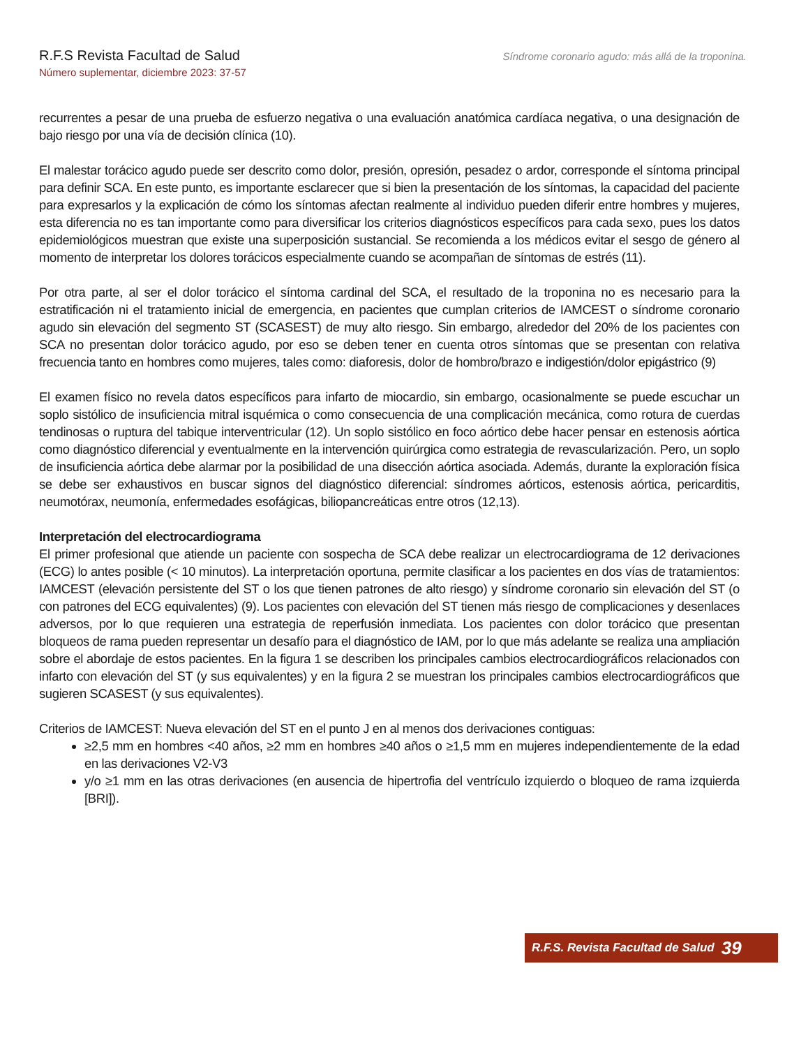R.F.S Revista Facultad de Salud
Número suplementar, diciembre 2023: 37-57
Síndrome coronario agudo: más allá de la troponina.
recurrentes a pesar de una prueba de esfuerzo negativa o una evaluación anatómica cardíaca negativa, o una designación de bajo riesgo por una vía de decisión clínica (10).
El malestar torácico agudo puede ser descrito como dolor, presión, opresión, pesadez o ardor, corresponde el síntoma principal para definir SCA. En este punto, es importante esclarecer que si bien la presentación de los síntomas, la capacidad del paciente para expresarlos y la explicación de cómo los síntomas afectan realmente al individuo pueden diferir entre hombres y mujeres, esta diferencia no es tan importante como para diversificar los criterios diagnósticos específicos para cada sexo, pues los datos epidemiológicos muestran que existe una superposición sustancial. Se recomienda a los médicos evitar el sesgo de género al momento de interpretar los dolores torácicos especialmente cuando se acompañan de síntomas de estrés (11).
Por otra parte, al ser el dolor torácico el síntoma cardinal del SCA, el resultado de la troponina no es necesario para la estratificación ni el tratamiento inicial de emergencia, en pacientes que cumplan criterios de IAMCEST o síndrome coronario agudo sin elevación del segmento ST (SCASEST) de muy alto riesgo. Sin embargo, alrededor del 20% de los pacientes con SCA no presentan dolor torácico agudo, por eso se deben tener en cuenta otros síntomas que se presentan con relativa frecuencia tanto en hombres como mujeres, tales como: diaforesis, dolor de hombro/brazo e indigestión/dolor epigástrico (9)
El examen físico no revela datos específicos para infarto de miocardio, sin embargo, ocasionalmente se puede escuchar un soplo sistólico de insuficiencia mitral isquémica o como consecuencia de una complicación mecánica, como rotura de cuerdas tendinosas o ruptura del tabique interventricular (12). Un soplo sistólico en foco aórtico debe hacer pensar en estenosis aórtica como diagnóstico diferencial y eventualmente en la intervención quirúrgica como estrategia de revascularización. Pero, un soplo de insuficiencia aórtica debe alarmar por la posibilidad de una disección aórtica asociada. Además, durante la exploración física se debe ser exhaustivos en buscar signos del diagnóstico diferencial: síndromes aórticos, estenosis aórtica, pericarditis, neumotórax, neumonía, enfermedades esofágicas, biliopancreáticas entre otros (12,13).
Interpretación del electrocardiograma
El primer profesional que atiende un paciente con sospecha de SCA debe realizar un electrocardiograma de 12 derivaciones (ECG) lo antes posible (< 10 minutos). La interpretación oportuna, permite clasificar a los pacientes en dos vías de tratamientos: IAMCEST (elevación persistente del ST o los que tienen patrones de alto riesgo) y síndrome coronario sin elevación del ST (o con patrones del ECG equivalentes) (9). Los pacientes con elevación del ST tienen más riesgo de complicaciones y desenlaces adversos, por lo que requieren una estrategia de reperfusión inmediata. Los pacientes con dolor torácico que presentan bloqueos de rama pueden representar un desafío para el diagnóstico de IAM, por lo que más adelante se realiza una ampliación sobre el abordaje de estos pacientes. En la figura 1 se describen los principales cambios electrocardiográficos relacionados con infarto con elevación del ST (y sus equivalentes) y en la figura 2 se muestran los principales cambios electrocardiográficos que sugieren SCASEST (y sus equivalentes).
Criterios de IAMCEST: Nueva elevación del ST en el punto J en al menos dos derivaciones contiguas:
≥2,5 mm en hombres <40 años, ≥2 mm en hombres ≥40 años o ≥1,5 mm en mujeres independientemente de la edad en las derivaciones V2-V3
y/o ≥1 mm en las otras derivaciones (en ausencia de hipertrofia del ventrículo izquierdo o bloqueo de rama izquierda [BRI]).
R.F.S. Revista Facultad de Salud 39